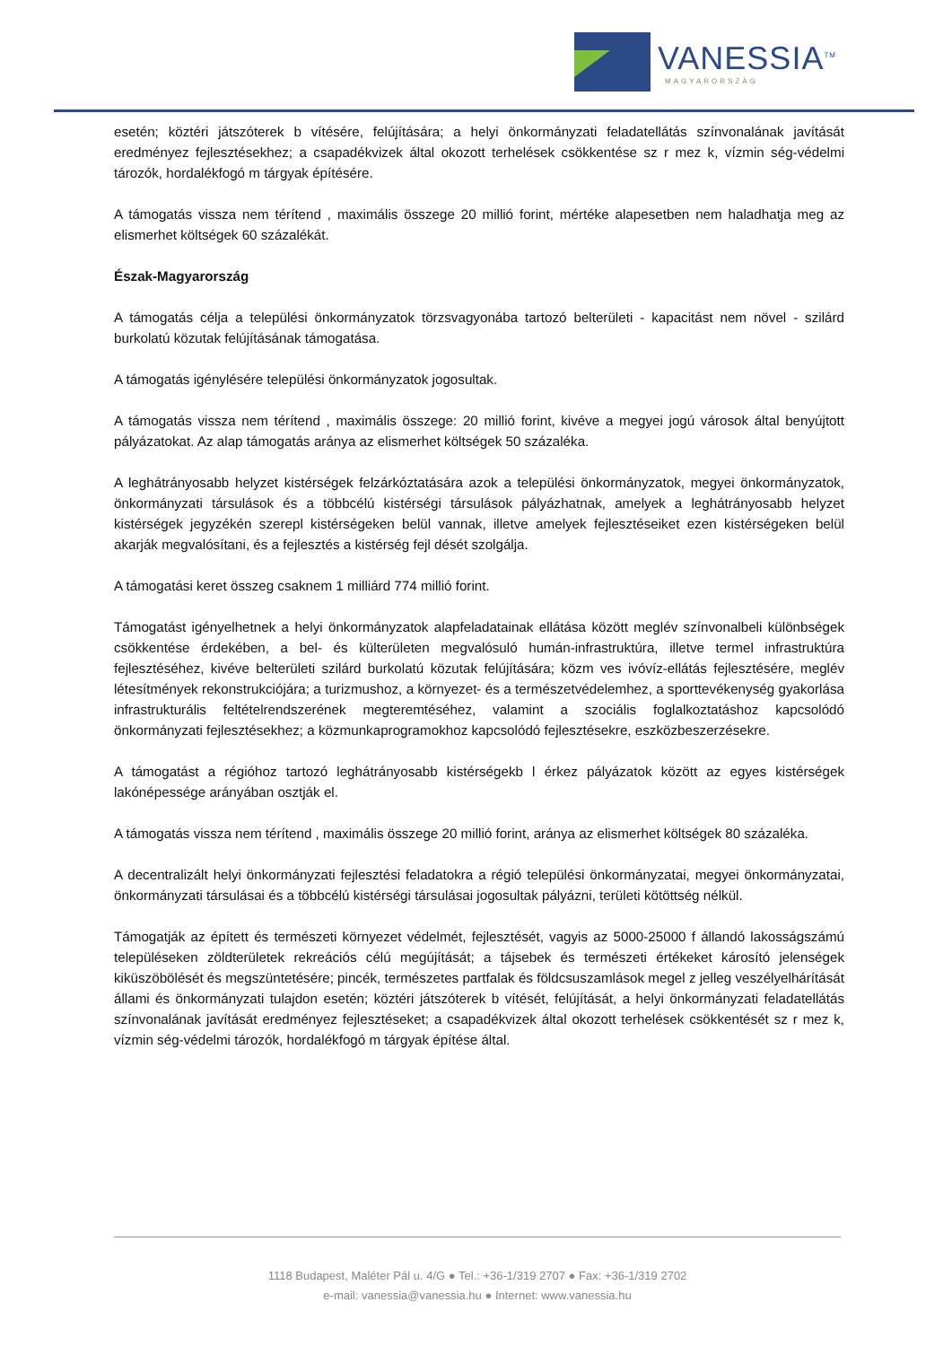VANESSIA<sup>TM</sup>
MAGYARORSZÁG
esetén; köztéri játszóterek b vítésére, felújítására; a helyi önkormányzati feladatellátás színvonalának javítását eredményez fejlesztésekhez; a csapadékvizek által okozott terhelések csökkentése sz r mez k, vízmin ség-védelmi tározók, hordalékfogó m tárgyak építésére.
A támogatás vissza nem térítend , maximális összege 20 millió forint, mértéke alapesetben nem haladhatja meg az elismerhet költségek 60 százalékát.
Észak-Magyarország
A támogatás célja a települési önkormányzatok törzsvagyonába tartozó belterületi - kapacitást nem növel - szilárd burkolatú közutak felújításának támogatása.
A támogatás igénylésére települési önkormányzatok jogosultak.
A támogatás vissza nem térítend , maximális összege: 20 millió forint, kivéve a megyei jogú városok által benyújtott pályázatokat. Az alap támogatás aránya az elismerhet költségek 50 százaléka.
A leghátrányosabb helyzet kistérségek felzárkóztatására azok a települési önkormányzatok, megyei önkormányzatok, önkormányzati társulások és a többcélú kistérségi társulások pályázhatnak, amelyek a leghátrányosabb helyzet kistérségek jegyzékén szerepl kistérségeken belül vannak, illetve amelyek fejlesztéseiket ezen kistérségeken belül akarják megvalósítani, és a fejlesztés a kistérség fejl dését szolgálja.
A támogatási keret összeg csaknem 1 milliárd 774 millió forint.
Támogatást igényelhetnek a helyi önkormányzatok alapfeladatainak ellátása között meglév színvonalbeli különbségek csökkentése érdekében, a bel- és külterületen megvalósuló humán-infrastruktúra, illetve termel infrastruktúra fejlesztéséhez, kivéve belterületi szilárd burkolatú közutak felújítására; közm ves ivóvíz-ellátás fejlesztésére, meglév létesítmények rekonstrukciójára; a turizmushoz, a környezet- és a természetvédelemhez, a sporttevékenység gyakorlása infrastrukturális feltételrendszerének megteremtéséhez, valamint a szociális foglalkoztatáshoz kapcsolódó önkormányzati fejlesztésekhez; a közmunkaprogramokhoz kapcsolódó fejlesztésekre, eszközbeszerzésekre.
A támogatást a régióhoz tartozó leghátrányosabb kistérségekb l érkez pályázatok között az egyes kistérségek lakónépessége arányában osztják el.
A támogatás vissza nem térítend , maximális összege 20 millió forint, aránya az elismerhet költségek 80 százaléka.
A decentralizált helyi önkormányzati fejlesztési feladatokra a régió települési önkormányzatai, megyei önkormányzatai, önkormányzati társulásai és a többcélú kistérségi társulásai jogosultak pályázni, területi kötöttség nélkül.
Támogatják az épített és természeti környezet védelmét, fejlesztését, vagyis az 5000-25000 f állandó lakosságszámú településeken zöldterületek rekreációs célú megújítását; a tájsebek és természeti értékeket károsító jelenségek kiküszöbölését és megszüntetésére; pincék, természetes partfalak és földcsuszamlások megel z jelleg veszélyelhárítását állami és önkormányzati tulajdon esetén; köztéri játszóterek b vítését, felújítását, a helyi önkormányzati feladatellátás színvonalának javítását eredményez fejlesztéseket; a csapadékvizek által okozott terhelések csökkentését sz r mez k, vízmin ség-védelmi tározók, hordalékfogó m tárgyak építése által.
1118 Budapest, Maléter Pál u. 4/G ● Tel.: +36-1/319 2707 ● Fax: +36-1/319 2702
e-mail: vanessia@vanessia.hu ● Internet: www.vanessia.hu